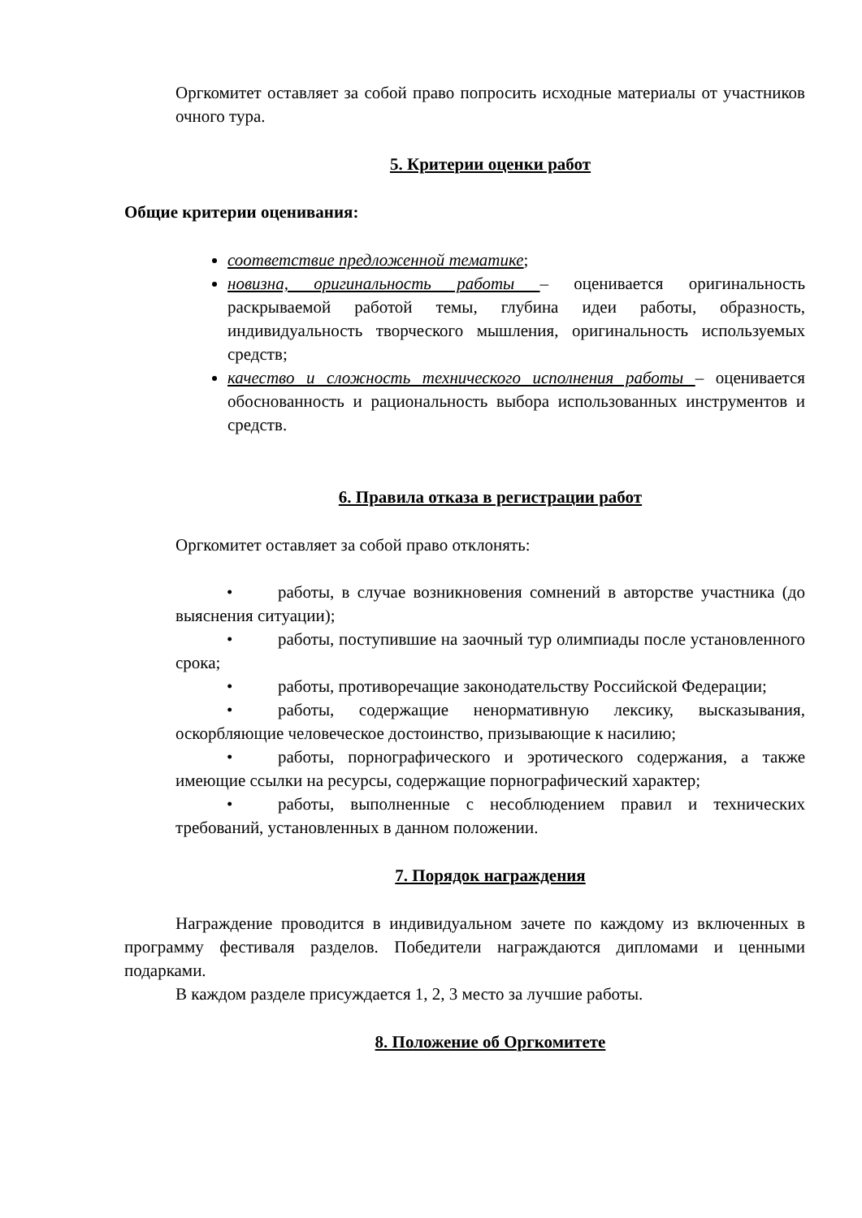Оргкомитет оставляет за собой право попросить исходные материалы от участников очного тура.
5. Критерии оценки работ
Общие критерии оценивания:
соответствие предложенной тематике;
новизна, оригинальность работы – оценивается оригинальность раскрываемой работой темы, глубина идеи работы, образность, индивидуальность творческого мышления, оригинальность используемых средств;
качество и сложность технического исполнения работы – оценивается обоснованность и рациональность выбора использованных инструментов и средств.
6. Правила отказа в регистрации работ
Оргкомитет оставляет за собой право отклонять:
• работы, в случае возникновения сомнений в авторстве участника (до выяснения ситуации);
• работы, поступившие на заочный тур олимпиады после установленного срока;
• работы, противоречащие законодательству Российской Федерации;
• работы, содержащие ненормативную лексику, высказывания, оскорбляющие человеческое достоинство, призывающие к насилию;
• работы, порнографического и эротического содержания, а также имеющие ссылки на ресурсы, содержащие порнографический характер;
• работы, выполненные с несоблюдением правил и технических требований, установленных в данном положении.
7. Порядок награждения
Награждение проводится в индивидуальном зачете по каждому из включенных в программу фестиваля разделов. Победители награждаются дипломами и ценными подарками.
В каждом разделе присуждается 1, 2, 3 место за лучшие работы.
8. Положение об Оргкомитете